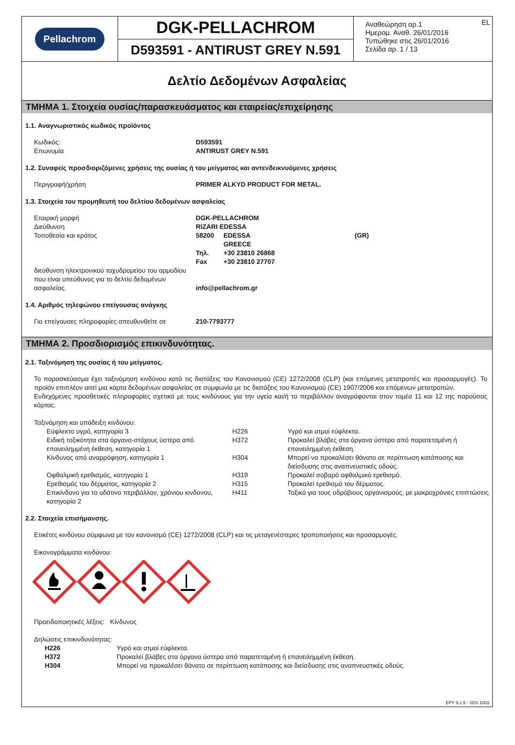Pellachrom
DGK-PELLACHROM
D593591 - ANTIRUST GREY N.591
Αναθεώρηση αρ.1
Ημερομ. Αναθ. 26/01/2016
Τυπώθηκε στις 26/01/2016
Σελίδα αρ. 1 / 13
EL
Δελτίο Δεδομένων Ασφαλείας
ΤΜΗΜΑ 1. Στοιχεία ουσίας/παρασκευάσματος και εταιρείας/επιχείρησης
1.1. Αναγνωριστικός κωδικός προϊόντος
| Κωδικός: | D593591 |
| Επωνυμία | ANTIRUST GREY N.591 |
1.2. Συναφείς προσδιοριζόμενες χρήσεις της ουσίας ή του μείγματος και αντενδεικνυόμενες χρήσεις
| Περιγραφή/χρήση | PRIMER ALKYD PRODUCT FOR METAL. |
1.3. Στοιχεία του προμηθευτή του δελτίου δεδομένων ασφαλείας
| Εταιρική μορφή | DGK-PELLACHROM | | |
| Διεύθυνση | RIZARI EDESSA | | |
| Τοποθεσία και κράτος | 58200 | EDESSA | (GR) |
| | | GREECE | |
| | Τηλ. | +30 23810 26868 | |
| | Fax | +30 23810 27707 | |
| διεύθυνση ηλεκτρονικού ταχυδρομείου του αρμοδίου που είναι υπεύθυνος για το δελτίο δεδομένων ασφαλείας. | info@pellachrom.gr | | |
1.4. Αριθμός τηλεφώνου επείγουσας ανάγκης
| Για επείγουσες πληροφορίες απευθυνθείτε σε | 210-7793777 |
ΤΜΗΜΑ 2. Προσδιορισμός επικινδυνότητας.
2.1. Ταξινόμηση της ουσίας ή του μείγματος.
Το παρασκεύασμα έχει ταξινόμηση κινδύνου κατά τις διατάξεις του Κανονισμού (CE) 1272/2008 (CLP) (και επόμενες μετατροπές και προσαρμογές). Το προϊόν επιπλέον αιτεί μια κάρτα δεδομένων ασφαλείας σε συμφωνία με τις διατάξεις του Κανονισμού (CE) 1907/2006 και επόμενων μετατροπών.
Ενδεχόμενες προσθετικές πληροφορίες σχετικά με τους κινδύνους για την υγεία και/ή το περιβάλλον αναγράφονται στον τομέα 11 και 12 της παρούσας κάρτας.
Ταξινόμηση και υπόδειξη κινδύνου:
| Εύφλεκτο υγρό, κατηγορία 3 | H226 | Υγρό και ατμοί εύφλεκτα. |
| Ειδική τοξικότητα στα όργανα-στόχους ύστερα από επανειλημμένη έκθεση, κατηγορία 1 | H372 | Προκαλεί βλάβες στα όργανα ύστερα από παρατεταμένη ή επανειλημμένη έκθεση. |
| Κίνδυνος από αναρρόφηση, κατηγορία 1 | H304 | Μπορεί να προκαλέσει θάνατο σε περίπτωση κατάποσης και διείσδυσης στις αναπνευστικές οδούς. |
| Οφθαλμική ερεθισμός, κατηγορία 1 | H319 | Προκαλεί σοβαρό οφθαλμικό ερεθισμό. |
| Ερεθισμός του δέρματος, κατηγορία 2 | H315 | Προκαλεί ερεθισμό του δέρματος. |
| Επικίνδυνο για το υδάτινο περιβάλλον, χρόνιου κινδύνου, κατηγορία 2 | H411 | Τοξικό για τους υδρόβιους οργανισμούς, με μακροχρόνιες επιπτώσεις. |
2.2. Στοιχεία επισήμανσης.
Ετικέτες κινδύνου σύμφωνα με τον κανονισμό (CE) 1272/2008 (CLP) και τις μεταγενέστερες τροποποιήσεις και προσαρμογές.
Εικονογράμματα κινδύνου:
Προειδοποιητικές λέξεις: Κίνδυνος
Δηλώσεις επικινδυνότητας:
| H226 | Υγρό και ατμοί εύφλεκτα. |
| H372 | Προκαλεί βλάβες στα όργανα ύστερα από παρατεταμένη ή επανειλημμένη έκθεση. |
| H304 | Μπορεί να προκαλέσει θάνατο σε περίπτωση κατάποσης και διείσδυσης στις αναπνευστικές οδούς. |
EPY 9.1.9 - SDS 1003